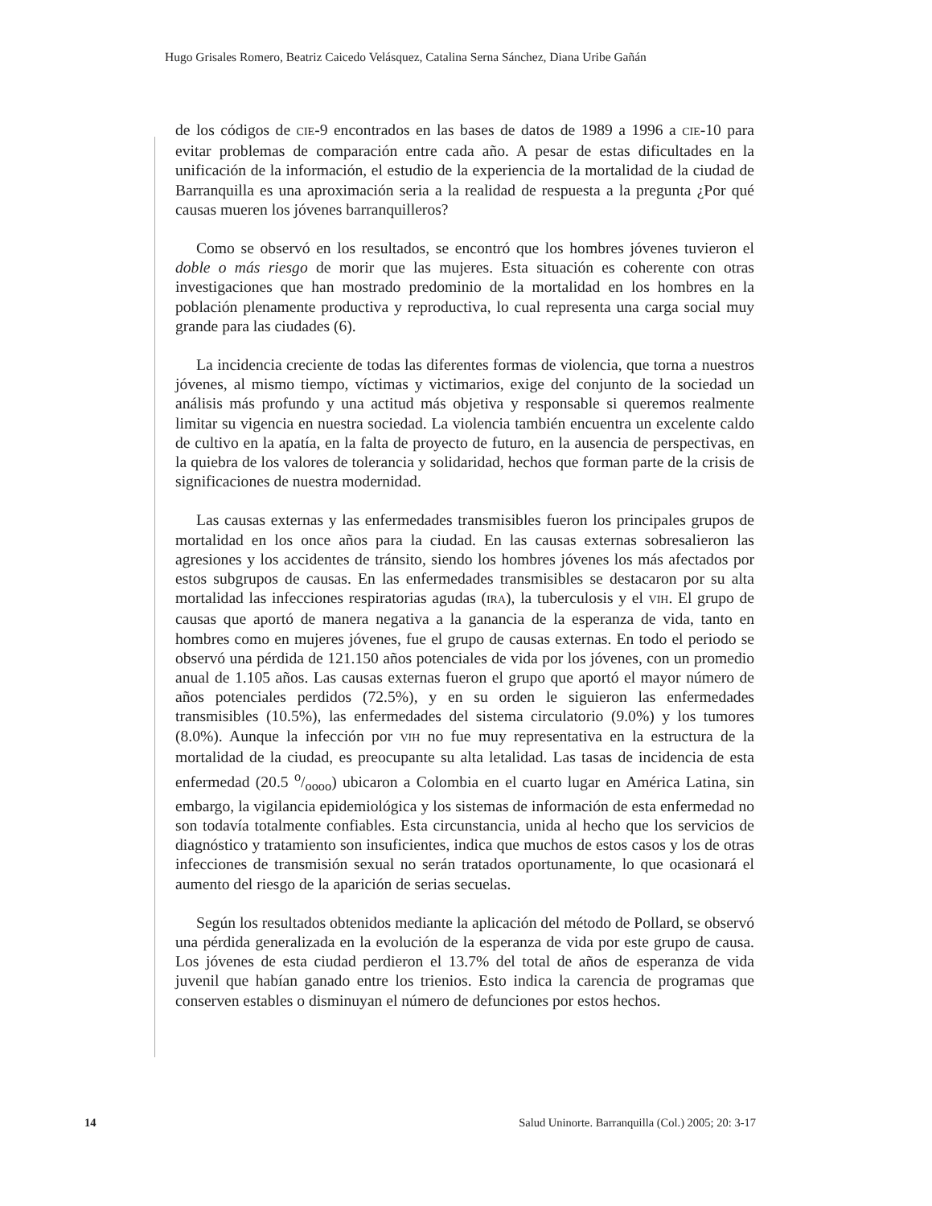Hugo Grisales Romero, Beatriz Caicedo Velásquez, Catalina Serna Sánchez, Diana Uribe Gañán
de los códigos de CIE-9 encontrados en las bases de datos de 1989 a 1996 a CIE-10 para evitar problemas de comparación entre cada año. A pesar de estas dificultades en la unificación de la información, el estudio de la experiencia de la mortalidad de la ciudad de Barranquilla es una aproximación seria a la realidad de respuesta a la pregunta ¿Por qué causas mueren los jóvenes barranquilleros?
Como se observó en los resultados, se encontró que los hombres jóvenes tuvieron el doble o más riesgo de morir que las mujeres. Esta situación es coherente con otras investigaciones que han mostrado predominio de la mortalidad en los hombres en la población plenamente productiva y reproductiva, lo cual representa una carga social muy grande para las ciudades (6).
La incidencia creciente de todas las diferentes formas de violencia, que torna a nuestros jóvenes, al mismo tiempo, víctimas y victimarios, exige del conjunto de la sociedad un análisis más profundo y una actitud más objetiva y responsable si queremos realmente limitar su vigencia en nuestra sociedad. La violencia también encuentra un excelente caldo de cultivo en la apatía, en la falta de proyecto de futuro, en la ausencia de perspectivas, en la quiebra de los valores de tolerancia y solidaridad, hechos que forman parte de la crisis de significaciones de nuestra modernidad.
Las causas externas y las enfermedades transmisibles fueron los principales grupos de mortalidad en los once años para la ciudad. En las causas externas sobresalieron las agresiones y los accidentes de tránsito, siendo los hombres jóvenes los más afectados por estos subgrupos de causas. En las enfermedades transmisibles se destacaron por su alta mortalidad las infecciones respiratorias agudas (IRA), la tuberculosis y el VIH. El grupo de causas que aportó de manera negativa a la ganancia de la esperanza de vida, tanto en hombres como en mujeres jóvenes, fue el grupo de causas externas. En todo el periodo se observó una pérdida de 121.150 años potenciales de vida por los jóvenes, con un promedio anual de 1.105 años. Las causas externas fueron el grupo que aportó el mayor número de años potenciales perdidos (72.5%), y en su orden le siguieron las enfermedades transmisibles (10.5%), las enfermedades del sistema circulatorio (9.0%) y los tumores (8.0%). Aunque la infección por VIH no fue muy representativa en la estructura de la mortalidad de la ciudad, es preocupante su alta letalidad. Las tasas de incidencia de esta enfermedad (20.5 o/oooo) ubicaron a Colombia en el cuarto lugar en América Latina, sin embargo, la vigilancia epidemiológica y los sistemas de información de esta enfermedad no son todavía totalmente confiables. Esta circunstancia, unida al hecho que los servicios de diagnóstico y tratamiento son insuficientes, indica que muchos de estos casos y los de otras infecciones de transmisión sexual no serán tratados oportunamente, lo que ocasionará el aumento del riesgo de la aparición de serias secuelas.
Según los resultados obtenidos mediante la aplicación del método de Pollard, se observó una pérdida generalizada en la evolución de la esperanza de vida por este grupo de causa. Los jóvenes de esta ciudad perdieron el 13.7% del total de años de esperanza de vida juvenil que habían ganado entre los trienios. Esto indica la carencia de programas que conserven estables o disminuyan el número de defunciones por estos hechos.
14 Salud Uninorte. Barranquilla (Col.) 2005; 20: 3-17